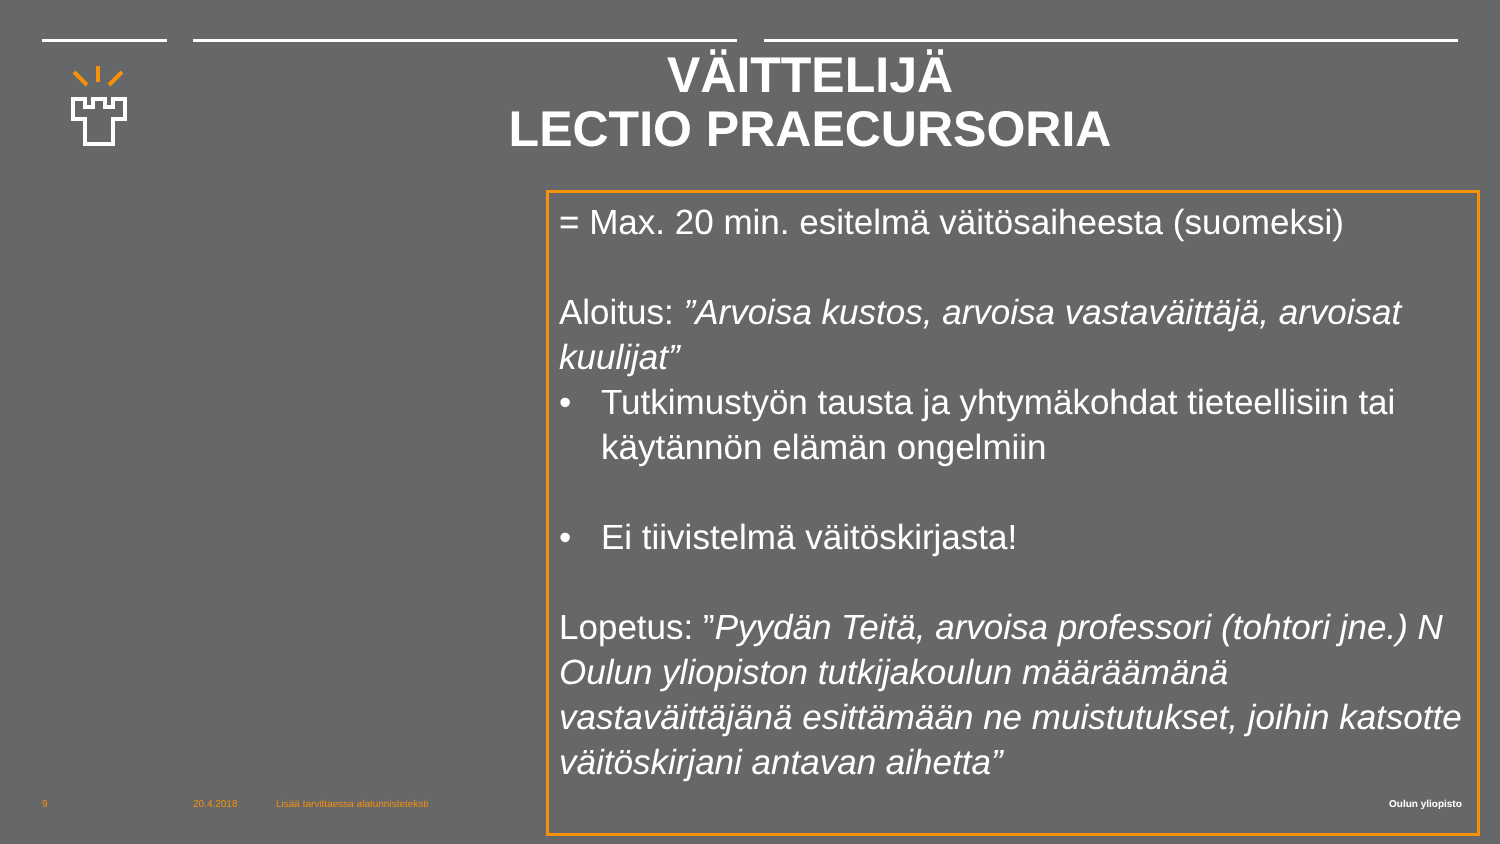VÄITTELIJÄ
LECTIO PRAECURSORIA
= Max. 20 min. esitelmä väitösaiheesta (suomeksi)
Aloitus: ”Arvoisa kustos, arvoisa vastaväittäjä, arvoisat kuulijat”
• Tutkimustyön tausta ja yhtymäkohdat tieteellisiin tai käytännön elämän ongelmiin
• Ei tiivistelmä väitöskirjasta!
Lopetus: ”Pyydän Teitä, arvoisa professori (tohtori jne.) N Oulun yliopiston tutkijakoulun määräämänä vastaväittäjänä esittämään ne muistutukset, joihin katsotte väitöskirjani antavan aihetta”
9 20.4.2018 Lisää tarvittaessa alatunnisteteksti Oulun yliopisto